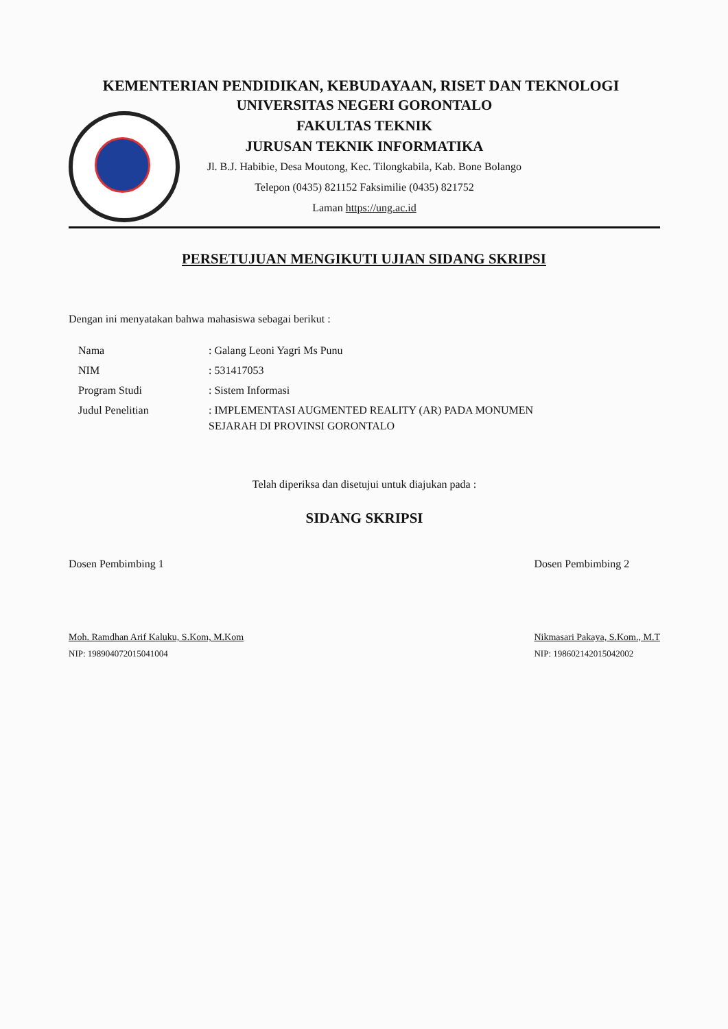KEMENTERIAN PENDIDIKAN, KEBUDAYAAN, RISET DAN TEKNOLOGI
UNIVERSITAS NEGERI GORONTALO
FAKULTAS TEKNIK
JURUSAN TEKNIK INFORMATIKA
Jl. B.J. Habibie, Desa Moutong, Kec. Tilongkabila, Kab. Bone Bolango
Telepon (0435) 821152 Faksimilie (0435) 821752
Laman https://ung.ac.id
PERSETUJUAN MENGIKUTI UJIAN SIDANG SKRIPSI
Dengan ini menyatakan bahwa mahasiswa sebagai berikut :
| Nama | : Galang Leoni Yagri Ms Punu |
| NIM | : 531417053 |
| Program Studi | : Sistem Informasi |
| Judul Penelitian | : IMPLEMENTASI AUGMENTED REALITY (AR) PADA MONUMEN SEJARAH DI PROVINSI GORONTALO |
Telah diperiksa dan disetujui untuk diajukan pada :
SIDANG SKRIPSI
Dosen Pembimbing 1
Moh. Ramdhan Arif Kaluku, S.Kom, M.Kom
NIP: 198904072015041004
Dosen Pembimbing 2
Nikmasari Pakaya, S.Kom., M.T
NIP: 198602142015042002